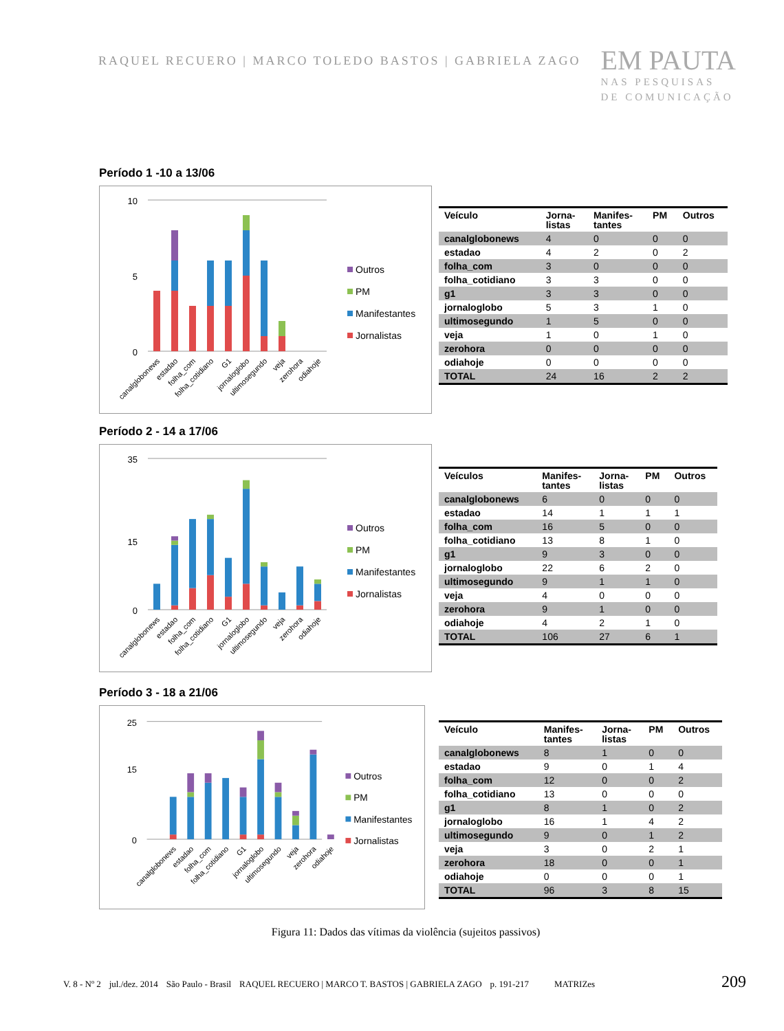RAQUEL RECUERO | MARCO TOLEDO BASTOS | GABRIELA ZAGO
EM PAUTA
NAS PESQUISAS
DE COMUNICAÇÃO
Período 1 -10 a 13/06
10
5
0
canalglobonews
estadao
folha_com
folha_cotidiano
G1
jornaloglobo
ultimosegundo
veja
zerohora
odiahoje
Outros
PM
Manifestantes
Jornalistas
| Veículo | Jorna- listas | Manifes- tantes | PM | Outros |
| --- | --- | --- | --- | --- |
| canalglobonews | 4 | 0 | 0 | 0 |
| estadao | 4 | 2 | 0 | 2 |
| folha_com | 3 | 0 | 0 | 0 |
| folha_cotidiano | 3 | 3 | 0 | 0 |
| g1 | 3 | 3 | 0 | 0 |
| jornaloglobo | 5 | 3 | 1 | 0 |
| ultimosegundo | 1 | 5 | 0 | 0 |
| veja | 1 | 0 | 1 | 0 |
| zerohora | 0 | 0 | 0 | 0 |
| odiahoje | 0 | 0 | 0 | 0 |
| TOTAL | 24 | 16 | 2 | 2 |
Período 2 - 14 a 17/06
35
15
0
canalglobonews
estadao
folha_com
folha_cotidiano
G1
jornaloglobo
ultimosegundo
veja
zerohora
odiahoje
Outros
PM
Manifestantes
Jornalistas
| Veículos | Manifes- tantes | Jorna- listas | PM | Outros |
| --- | --- | --- | --- | --- |
| canalglobonews | 6 | 0 | 0 | 0 |
| estadao | 14 | 1 | 1 | 1 |
| folha_com | 16 | 5 | 0 | 0 |
| folha_cotidiano | 13 | 8 | 1 | 0 |
| g1 | 9 | 3 | 0 | 0 |
| jornaloglobo | 22 | 6 | 2 | 0 |
| ultimosegundo | 9 | 1 | 1 | 0 |
| veja | 4 | 0 | 0 | 0 |
| zerohora | 9 | 1 | 0 | 0 |
| odiahoje | 4 | 2 | 1 | 0 |
| TOTAL | 106 | 27 | 6 | 1 |
Período 3 - 18 a 21/06
25
15
0
canalglobonews
estadao
folha_com
folha_cotidiano
G1
jornaloglobo
ultimosegundo
veja
zerohora
odiahoje
Outros
PM
Manifestantes
Jornalistas
| Veículo | Manifes- tantes | Jorna- listas | PM | Outros |
| --- | --- | --- | --- | --- |
| canalglobonews | 8 | 1 | 0 | 0 |
| estadao | 9 | 0 | 1 | 4 |
| folha_com | 12 | 0 | 0 | 2 |
| folha_cotidiano | 13 | 0 | 0 | 0 |
| g1 | 8 | 1 | 0 | 2 |
| jornaloglobo | 16 | 1 | 4 | 2 |
| ultimosegundo | 9 | 0 | 1 | 2 |
| veja | 3 | 0 | 2 | 1 |
| zerohora | 18 | 0 | 0 | 1 |
| odiahoje | 0 | 0 | 0 | 1 |
| TOTAL | 96 | 3 | 8 | 15 |
Figura 11: Dados das vítimas da violência (sujeitos passivos)
V. 8 - Nº 2 jul./dez. 2014 São Paulo - Brasil RAQUEL RECUERO | MARCO T. BASTOS | GABRIELA ZAGO p. 191-217 MATRIZes 209